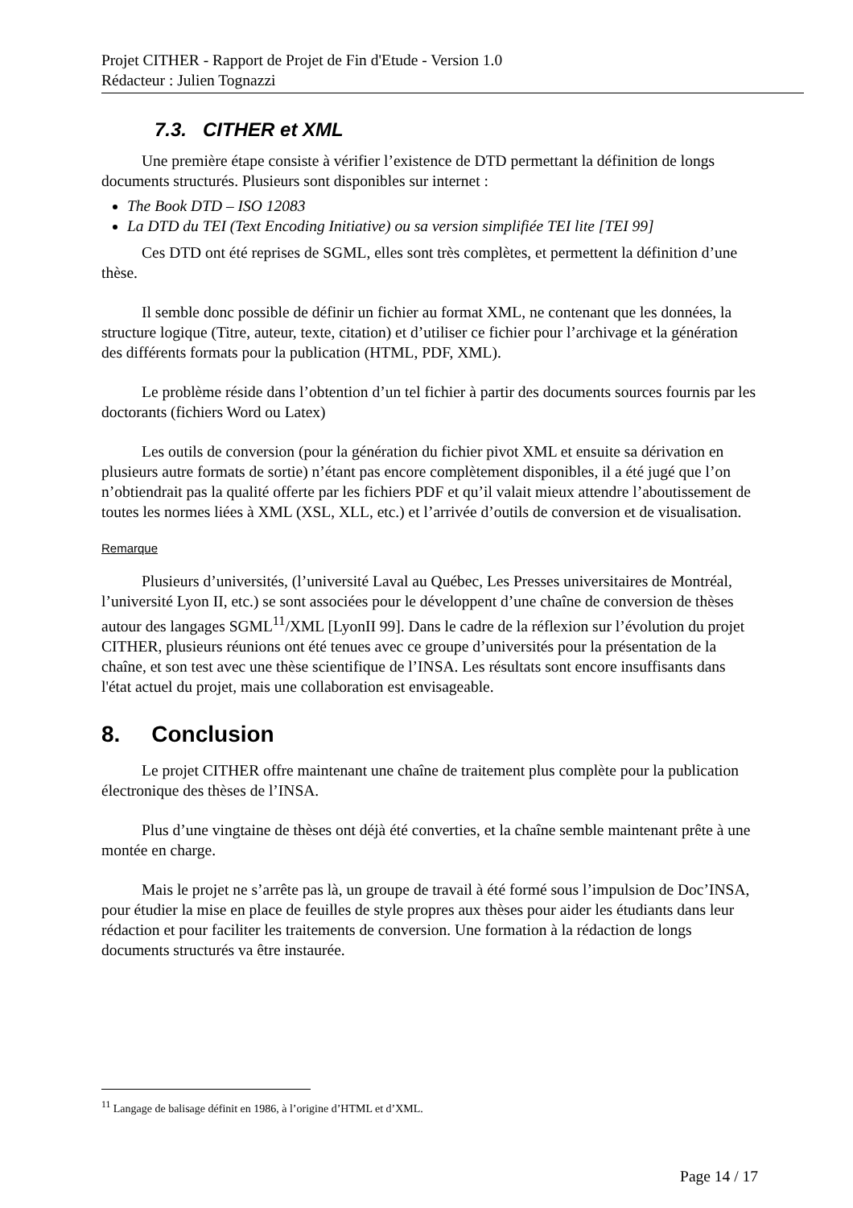Projet CITHER - Rapport de Projet de Fin d'Etude - Version 1.0
Rédacteur : Julien Tognazzi
7.3. CITHER et XML
Une première étape consiste à vérifier l’existence de DTD permettant la définition de longs documents structurés. Plusieurs sont disponibles sur internet :
The Book DTD – ISO 12083
La DTD du TEI (Text Encoding Initiative) ou sa version simplifiée TEI lite [TEI 99]
Ces DTD ont été reprises de SGML, elles sont très complètes, et permettent la définition d’une thèse.
Il semble donc possible de définir un fichier au format XML, ne contenant que les données, la structure logique (Titre, auteur, texte, citation) et d’utiliser ce fichier pour l’archivage et la génération des différents formats pour la publication (HTML, PDF, XML).
Le problème réside dans l’obtention d’un tel fichier à partir des documents sources fournis par les doctorants (fichiers Word ou Latex)
Les outils de conversion (pour la génération du fichier pivot XML et ensuite sa dérivation en plusieurs autre formats de sortie) n’étant pas encore complètement disponibles, il a été jugé que l’on n’obtiendrait pas la qualité offerte par les fichiers PDF et qu’il valait mieux attendre l’aboutissement de toutes les normes liées à XML (XSL, XLL, etc.) et l’arrivée d’outils de conversion et de visualisation.
Remarque
Plusieurs d’universités, (l’université Laval au Québec, Les Presses universitaires de Montréal, l’université Lyon II, etc.) se sont associées pour le développent d’une chaîne de conversion de thèses autour des langages SGML<sup>11</sup>/XML [LyonII 99]. Dans le cadre de la réflexion sur l’évolution du projet CITHER, plusieurs réunions ont été tenues avec ce groupe d’universités pour la présentation de la chaîne, et son test avec une thèse scientifique de l’INSA. Les résultats sont encore insuffisants dans l'état actuel du projet, mais une collaboration est envisageable.
8. Conclusion
Le projet CITHER offre maintenant une chaîne de traitement plus complète pour la publication électronique des thèses de l’INSA.
Plus d’une vingtaine de thèses ont déjà été converties, et la chaîne semble maintenant prête à une montée en charge.
Mais le projet ne s’arrête pas là, un groupe de travail à été formé sous l’impulsion de Doc’INSA, pour étudier la mise en place de feuilles de style propres aux thèses pour aider les étudiants dans leur rédaction et pour faciliter les traitements de conversion. Une formation à la rédaction de longs documents structurés va être instaurée.
<sup>11</sup> Langage de balisage définit en 1986, à l’origine d’HTML et d’XML.
Page 14 / 17